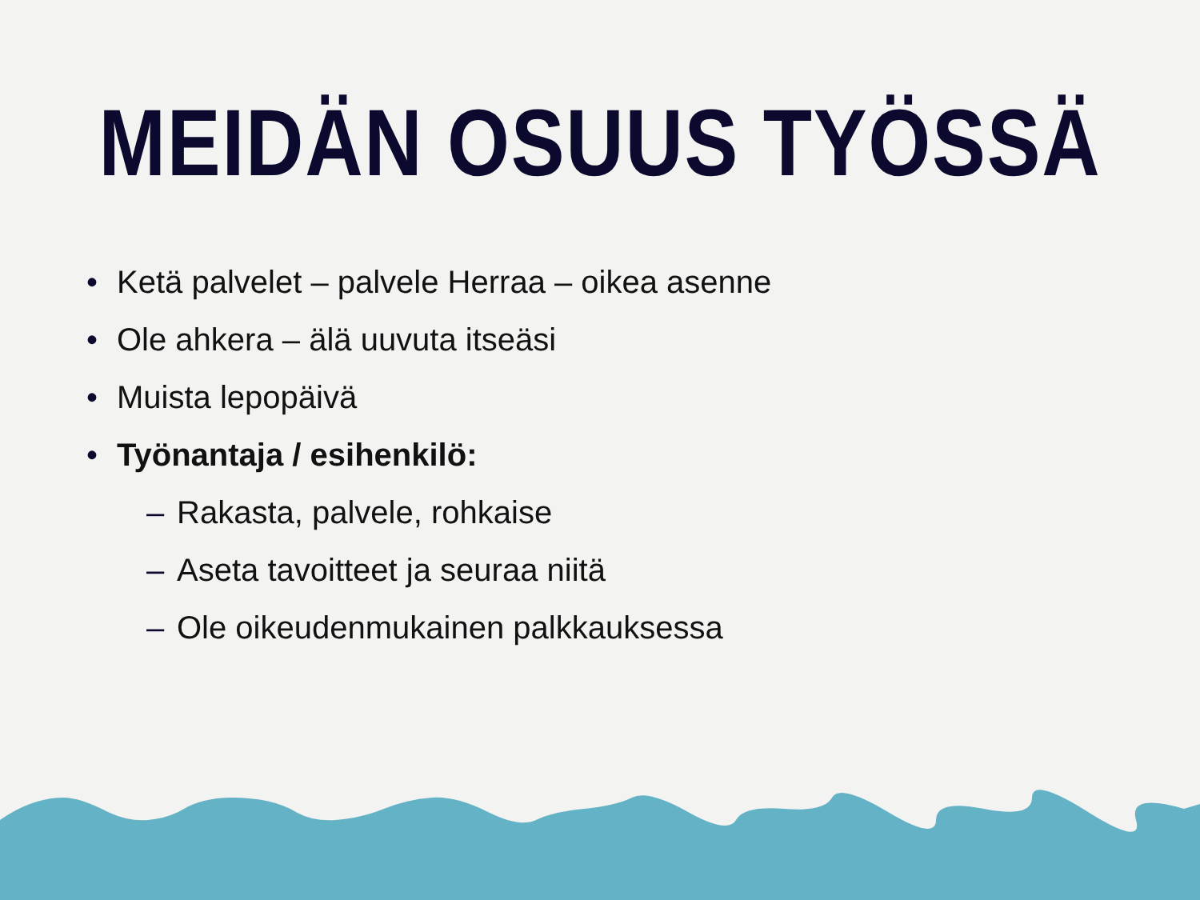MEIDÄN OSUUS TYÖSSÄ
• Ketä palvelet – palvele Herraa – oikea asenne
• Ole ahkera – älä uuvuta itseäsi
• Muista lepopäivä
• Työnantaja / esihenkilö:
– Rakasta, palvele, rohkaise
– Aseta tavoitteet ja seuraa niitä
– Ole oikeudenmukainen palkkauksessa